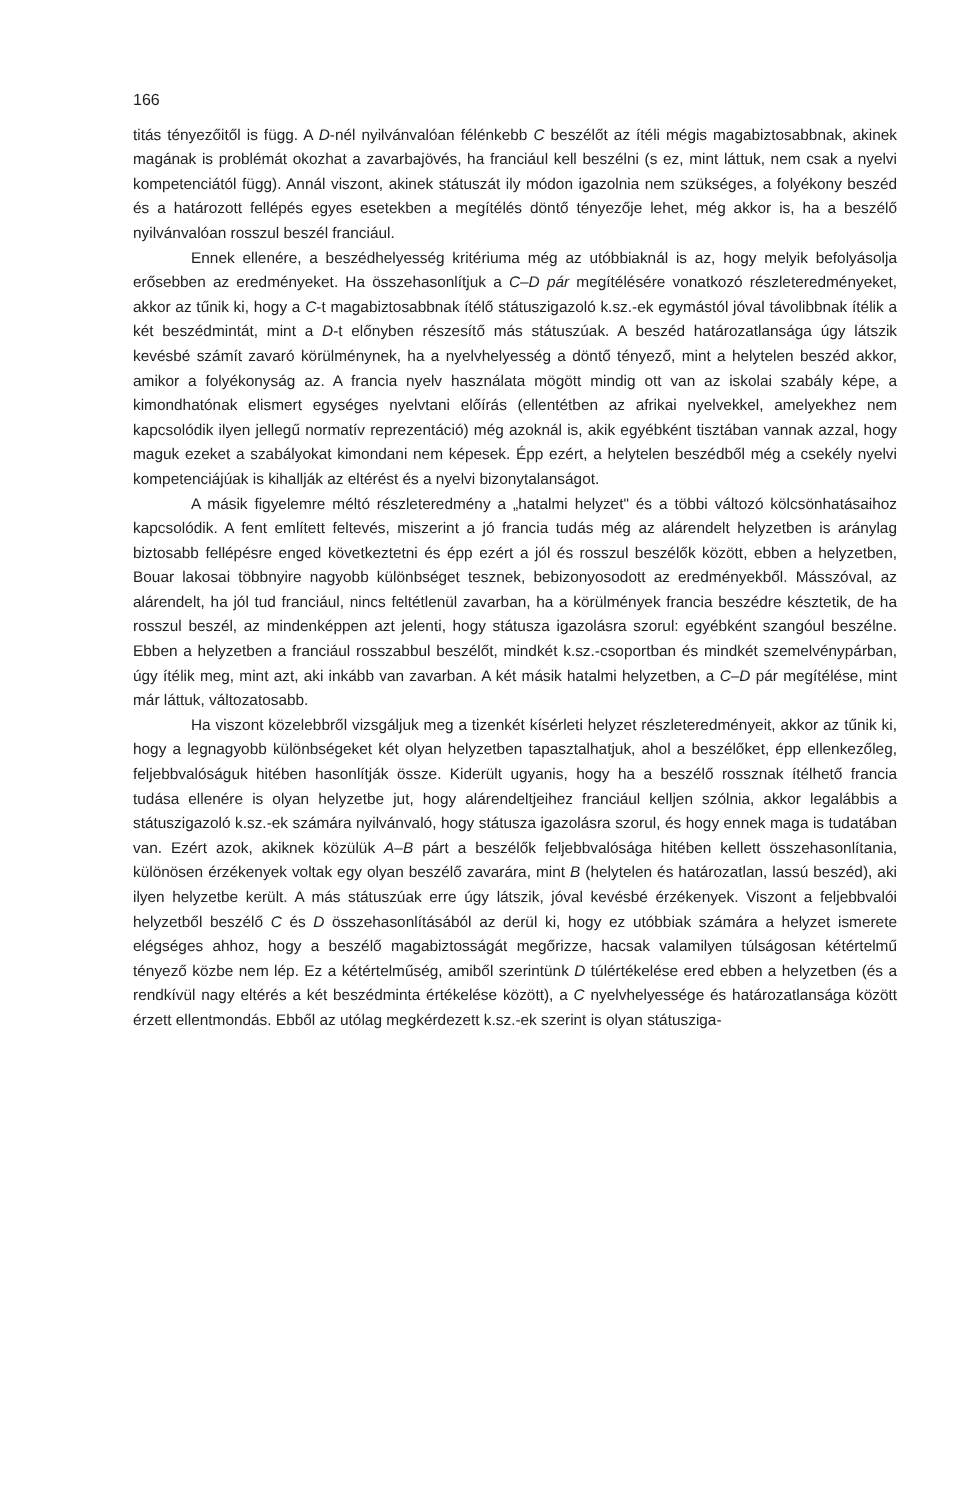166
titás tényezőitől is függ. A D-nél nyilvánvalóan félénkebb C beszélőt az ítéli mégis magabiztosabbnak, akinek magának is problémát okozhat a zavarbajövés, ha franciául kell beszélni (s ez, mint láttuk, nem csak a nyelvi kompetenciától függ). Annál viszont, akinek státuszát ily módon igazolnia nem szükséges, a folyékony beszéd és a határozott fellépés egyes esetekben a megítélés döntő tényezője lehet, még akkor is, ha a beszélő nyilvánvalóan rosszul beszél franciául.
Ennek ellenére, a beszédhelyesség kritériuma még az utóbbiaknál is az, hogy melyik befolyásolja erősebben az eredményeket. Ha összehasonlítjuk a C–D pár megítélésére vonatkozó részleteredményeket, akkor az tűnik ki, hogy a C-t magabiztosabbnak ítélő státuszigazoló k.sz.-ek egymástól jóval távolibbnak ítélik a két beszédmintát, mint a D-t előnyben részesítő más státuszúak. A beszéd határozatlansága úgy látszik kevésbé számít zavaró körülménynek, ha a nyelvhelyesség a döntő tényező, mint a helytelen beszéd akkor, amikor a folyékonyság az. A francia nyelv használata mögött mindig ott van az iskolai szabály képe, a kimondhatónak elismert egységes nyelvtani előírás (ellentétben az afrikai nyelvekkel, amelyekhez nem kapcsolódik ilyen jellegű normatív reprezentáció) még azoknál is, akik egyébként tisztában vannak azzal, hogy maguk ezeket a szabályokat kimondani nem képesek. Épp ezért, a helytelen beszédből még a csekély nyelvi kompetenciájúak is kihallják az eltérést és a nyelvi bizonytalanságot.
A másik figyelemre méltó részleteredmény a „hatalmi helyzet" és a többi változó kölcsönhatásaihoz kapcsolódik. A fent említett feltevés, miszerint a jó francia tudás még az alárendelt helyzetben is aránylag biztosabb fellépésre enged következtetni és épp ezért a jól és rosszul beszélők között, ebben a helyzetben, Bouar lakosai többnyire nagyobb különbséget tesznek, bebizonyosodott az eredményekből. Másszóval, az alárendelt, ha jól tud franciául, nincs feltétlenül zavarban, ha a körülmények francia beszédre késztetik, de ha rosszul beszél, az mindenképpen azt jelenti, hogy státusza igazolásra szorul: egyébként szangóul beszélne. Ebben a helyzetben a franciául rosszabbul beszélőt, mindkét k.sz.-csoportban és mindkét szemelvénypárban, úgy ítélik meg, mint azt, aki inkább van zavarban. A két másik hatalmi helyzetben, a C–D pár megítélése, mint már láttuk, változatosabb.
Ha viszont közelebbről vizsgáljuk meg a tizenkét kísérleti helyzet részleteredményeit, akkor az tűnik ki, hogy a legnagyobb különbségeket két olyan helyzetben tapasztalhatjuk, ahol a beszélőket, épp ellenkezőleg, feljebbvalóságuk hitében hasonlítják össze. Kiderült ugyanis, hogy ha a beszélő rossznak ítélhető francia tudása ellenére is olyan helyzetbe jut, hogy alárendeltjeihez franciául kelljen szólnia, akkor legalábbis a státuszigazoló k.sz.-ek számára nyilvánvaló, hogy státusza igazolásra szorul, és hogy ennek maga is tudatában van. Ezért azok, akiknek közülük A–B párt a beszélők feljebbvalósága hitében kellett összehasonlítania, különösen érzékenyek voltak egy olyan beszélő zavarára, mint B (helytelen és határozatlan, lassú beszéd), aki ilyen helyzetbe került. A más státuszúak erre úgy látszik, jóval kevésbé érzékenyek. Viszont a feljebbvalói helyzetből beszélő C és D összehasonlításából az derül ki, hogy ez utóbbiak számára a helyzet ismerete elégséges ahhoz, hogy a beszélő magabiztosságát megőrizze, hacsak valamilyen túlságosan kétértelmű tényező közbe nem lép. Ez a kétértelműség, amiből szerintünk D túlértékelése ered ebben a helyzetben (és a rendkívül nagy eltérés a két beszédminta értékelése között), a C nyelvhelyessége és határozatlansága között érzett ellentmondás. Ebből az utólag megkérdezett k.sz.-ek szerint is olyan státusziga-